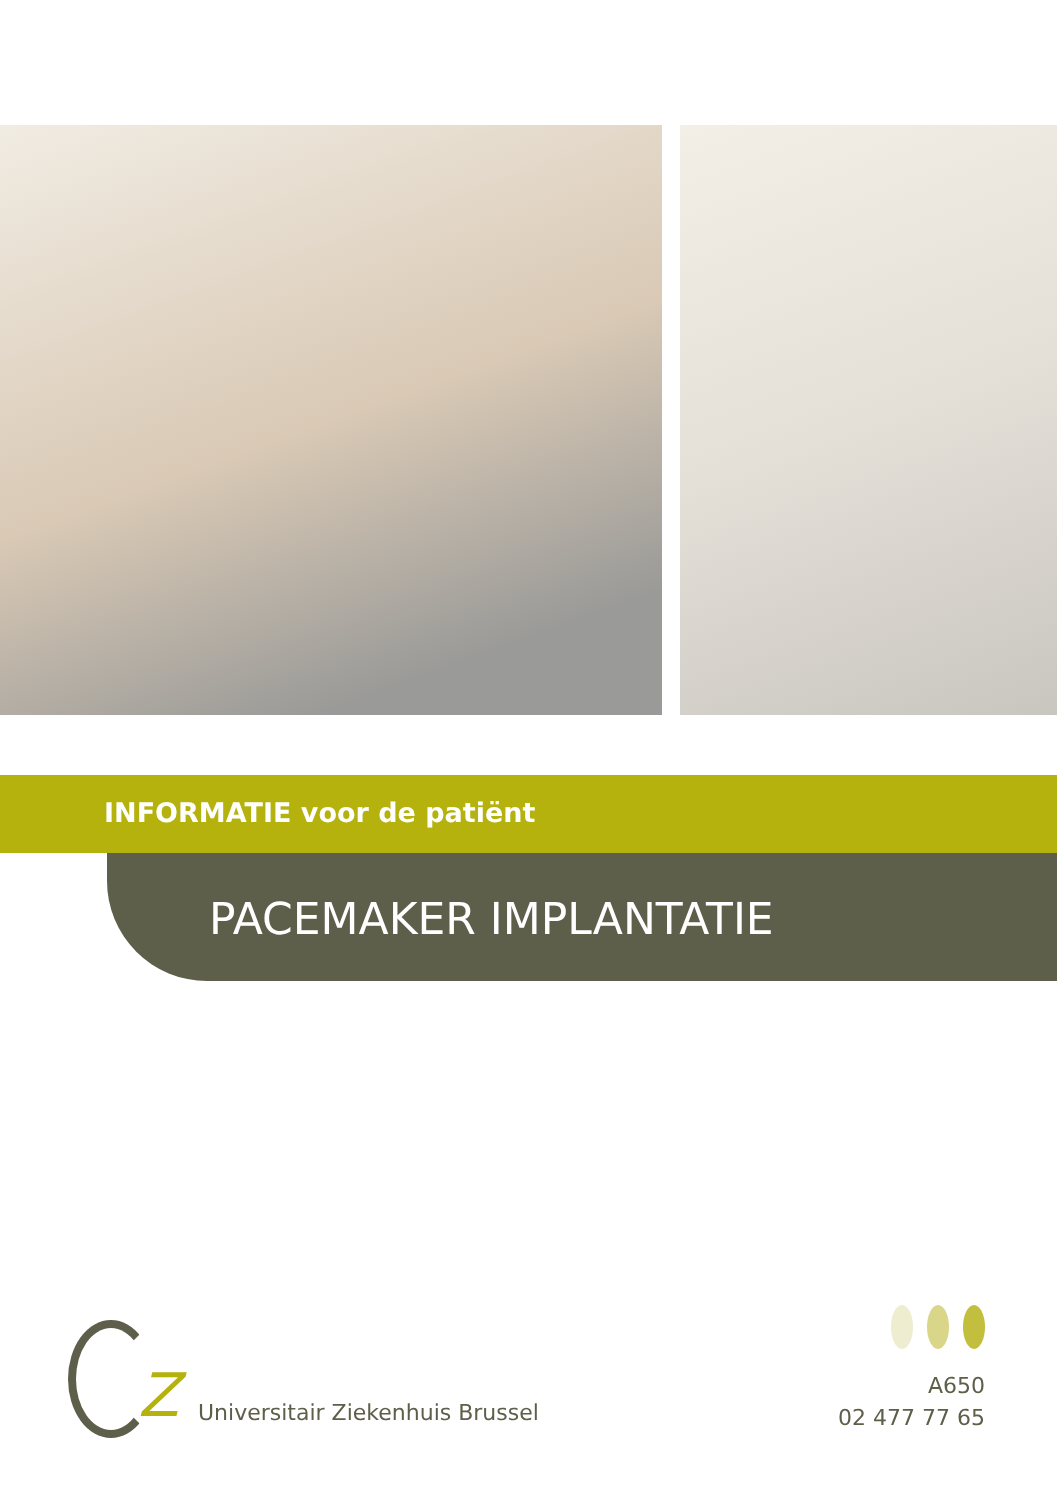INFORMATIE voor de patiënt
PACEMAKER IMPLANTATIE
Z
Universitair Ziekenhuis Brussel
A650
02 477 77 65